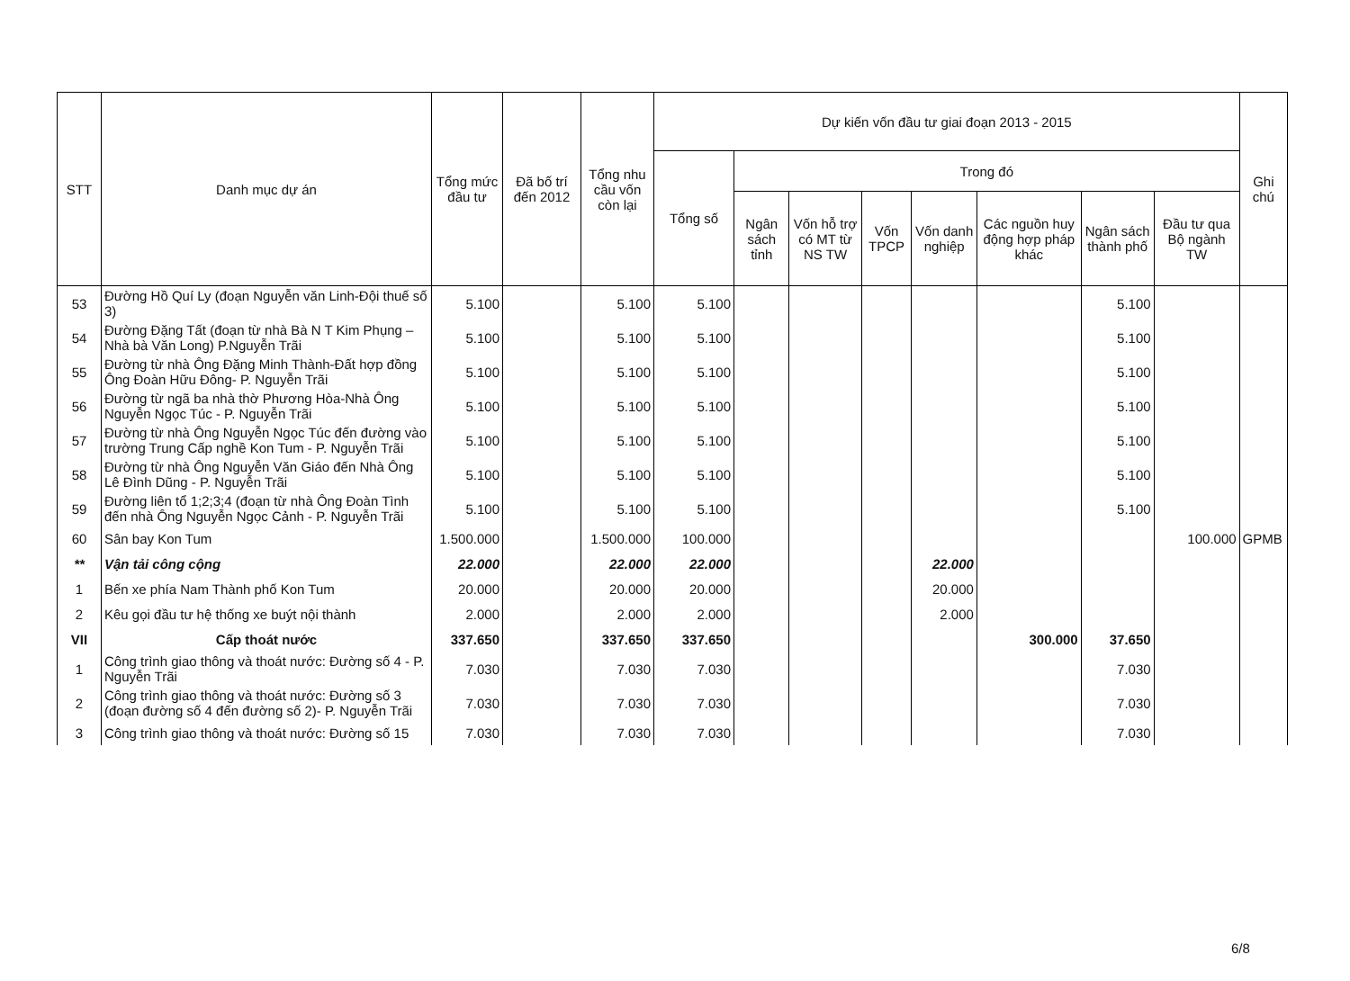| STT | Danh mục dự án | Tổng mức đầu tư | Đã bố trí đến 2012 | Tổng nhu cầu vốn còn lại | Dự kiến vốn đầu tư giai đoạn 2013 - 2015 | | | | | | | | Ghi chú |
| --- | --- | --- | --- | --- | --- | --- | --- | --- | --- | --- | --- | --- | --- |
| | | | | | Tổng số | Trong đó | | | | | | | |
| | | | | | | Ngân sách tỉnh | Vốn hỗ trợ có MT từ NS TW | Vốn TPCP | Vốn danh nghiệp | Các nguồn huy động hợp pháp khác | Ngân sách thành phố | Đầu tư qua Bộ ngành TW | |
| 53 | Đường Hồ Quí Ly (đoạn Nguyễn văn Linh-Đội thuế số 3) | 5.100 | | 5.100 | 5.100 | | | | | | 5.100 | | |
| 54 | Đường Đặng Tất (đoạn từ nhà Bà N T Kim Phụng – Nhà bà Văn Long) P.Nguyễn Trãi | 5.100 | | 5.100 | 5.100 | | | | | | 5.100 | | |
| 55 | Đường từ nhà Ông Đặng Minh Thành-Đất hợp đồng Ông Đoàn Hữu Đông- P. Nguyễn Trãi | 5.100 | | 5.100 | 5.100 | | | | | | 5.100 | | |
| 56 | Đường từ ngã ba nhà thờ Phương Hòa-Nhà Ông Nguyễn Ngọc Túc - P. Nguyễn Trãi | 5.100 | | 5.100 | 5.100 | | | | | | 5.100 | | |
| 57 | Đường từ nhà Ông Nguyễn Ngọc Túc đến đường vào trường Trung Cấp nghề Kon Tum - P. Nguyễn Trãi | 5.100 | | 5.100 | 5.100 | | | | | | 5.100 | | |
| 58 | Đường từ nhà Ông Nguyễn Văn Giáo đến Nhà Ông Lê Đình Dũng - P. Nguyễn Trãi | 5.100 | | 5.100 | 5.100 | | | | | | 5.100 | | |
| 59 | Đường liên tổ 1;2;3;4 (đoạn từ nhà Ông Đoàn Tình đến nhà Ông Nguyễn Ngọc Cảnh - P. Nguyễn Trãi | 5.100 | | 5.100 | 5.100 | | | | | | 5.100 | | |
| 60 | Sân bay Kon Tum | 1.500.000 | | 1.500.000 | 100.000 | | | | | | | 100.000 | GPMB |
| ** | Vận tải công cộng | 22.000 | | 22.000 | 22.000 | | | | 22.000 | | | | |
| 1 | Bến xe phía Nam Thành phố Kon Tum | 20.000 | | 20.000 | 20.000 | | | | 20.000 | | | | |
| 2 | Kêu gọi đầu tư hệ thống xe buýt nội thành | 2.000 | | 2.000 | 2.000 | | | | 2.000 | | | | |
| VII | Cấp thoát nước | 337.650 | | 337.650 | 337.650 | | | | | 300.000 | 37.650 | | |
| 1 | Công trình giao thông và thoát nước: Đường số 4 - P. Nguyễn Trãi | 7.030 | | 7.030 | 7.030 | | | | | | 7.030 | | |
| 2 | Công trình giao thông và thoát nước: Đường số 3 (đoạn đường số 4 đến đường số 2)- P. Nguyễn Trãi | 7.030 | | 7.030 | 7.030 | | | | | | 7.030 | | |
| 3 | Công trình giao thông và thoát nước: Đường số 15 | 7.030 | | 7.030 | 7.030 | | | | | | 7.030 | | |
6/8